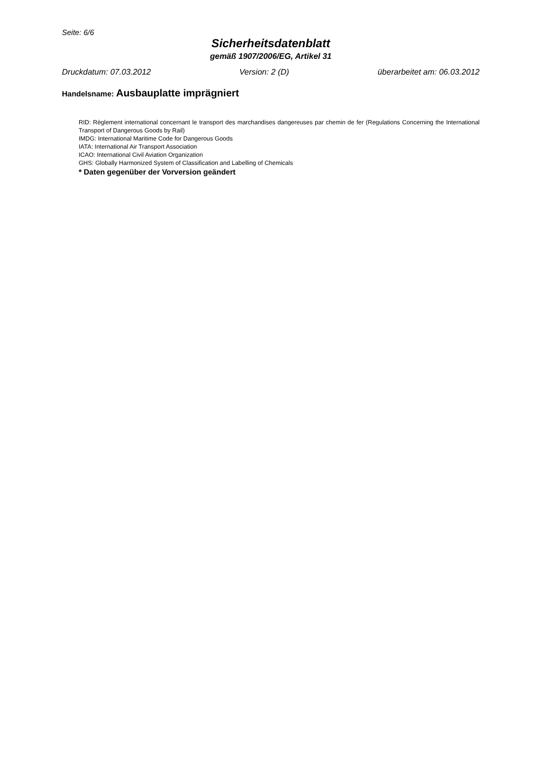Seite: 6/6
Sicherheitsdatenblatt
gemäß 1907/2006/EG, Artikel 31
Druckdatum: 07.03.2012 Version: 2 (D) überarbeitet am: 06.03.2012
Handelsname: Ausbauplatte imprägniert
RID: Règlement international concernant le transport des marchandises dangereuses par chemin de fer (Regulations Concerning the International Transport of Dangerous Goods by Rail)
IMDG: International Maritime Code for Dangerous Goods
IATA: International Air Transport Association
ICAO: International Civil Aviation Organization
GHS: Globally Harmonized System of Classification and Labelling of Chemicals
* Daten gegenüber der Vorversion geändert